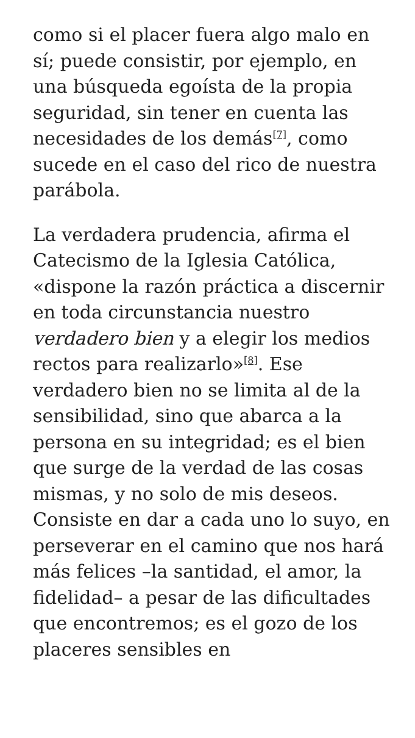como si el placer fuera algo malo en sí; puede consistir, por ejemplo, en una búsqueda egoísta de la propia seguridad, sin tener en cuenta las necesidades de los demás<sup>[7]</sup>, como sucede en el caso del rico de nuestra parábola.
La verdadera prudencia, afirma el Catecismo de la Iglesia Católica, «dispone la razón práctica a discernir en toda circunstancia nuestro verdadero bien y a elegir los medios rectos para realizarlo»<sup>[8]</sup>. Ese verdadero bien no se limita al de la sensibilidad, sino que abarca a la persona en su integridad; es el bien que surge de la verdad de las cosas mismas, y no solo de mis deseos. Consiste en dar a cada uno lo suyo, en perseverar en el camino que nos hará más felices –la santidad, el amor, la fidelidad– a pesar de las dificultades que encontremos; es el gozo de los placeres sensibles en